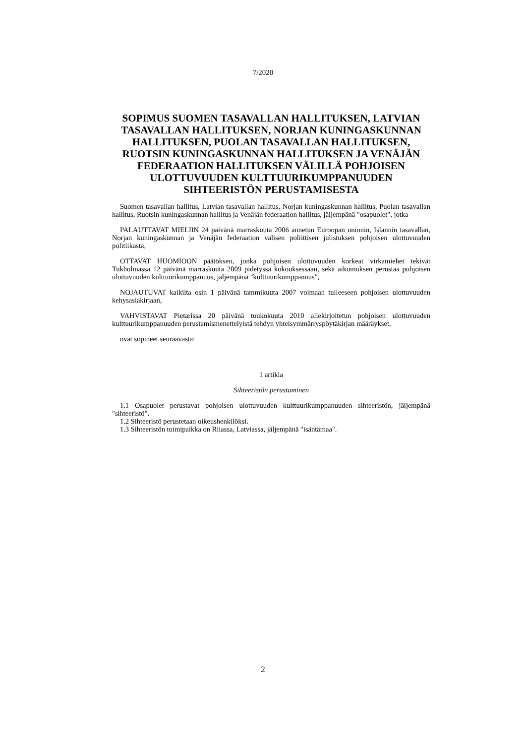7/2020
SOPIMUS SUOMEN TASAVALLAN HALLITUKSEN, LATVIAN TASAVALLAN HALLITUKSEN, NORJAN KUNINGASKUNNAN HALLITUKSEN, PUOLAN TASAVALLAN HALLITUKSEN, RUOTSIN KUNINGASKUNNAN HALLITUKSEN JA VENÄJÄN FEDERAATION HALLITUKSEN VÄLILLÄ POHJOISEN ULOTTUVUUDEN KULTTUURIKUMPPANUUDEN SIHTEERISTÖN PERUSTAMISESTA
Suomen tasavallan hallitus, Latvian tasavallan hallitus, Norjan kuningaskunnan hallitus, Puolan tasavallan hallitus, Ruotsin kuningaskunnan hallitus ja Venäjän federaation hallitus, jäljempänä "osapuolet", jotka
PALAUTTAVAT MIELIIN 24 päivänä marraskuuta 2006 annetun Euroopan unionin, Islannin tasavallan, Norjan kuningaskunnan ja Venäjän federaation välisen poliittisen julistuksen pohjoisen ulottuvuuden politiikasta,
OTTAVAT HUOMIOON päätöksen, jonka pohjoisen ulottuvuuden korkeat virkamiehet tekivät Tukholmassa 12 päivänä marraskuuta 2009 pidetyssä kokouksessaan, sekä aikomuksen perustaa pohjoisen ulottuvuuden kulttuurikumppanuus, jäljempänä "kulttuurikumppanuus",
NOJAUTUVAT kaikilta osin 1 päivänä tammikuuta 2007 voimaan tulleeseen pohjoisen ulottuvuuden kehysasiakirjaan,
VAHVISTAVAT Pietarissa 20 päivänä toukokuuta 2010 allekirjoitetun pohjoisen ulottuvuuden kulttuurikumppanuuden perustamismenettelyistä tehdyn yhteisymmärryspöytäkirjan määräykset,
ovat sopineet seuraavasta:
1 artikla
Sihteeristön perustaminen
1.1 Osapuolet perustavat pohjoisen ulottuvuuden kulttuurikumppanuuden sihteeristön, jäljempänä "sihteeristö".
1.2 Sihteeristö perustetaan oikeushenkilöksi.
1.3 Sihteeristön toimipaikka on Riiassa, Latviassa, jäljempänä "isäntämaa".
2